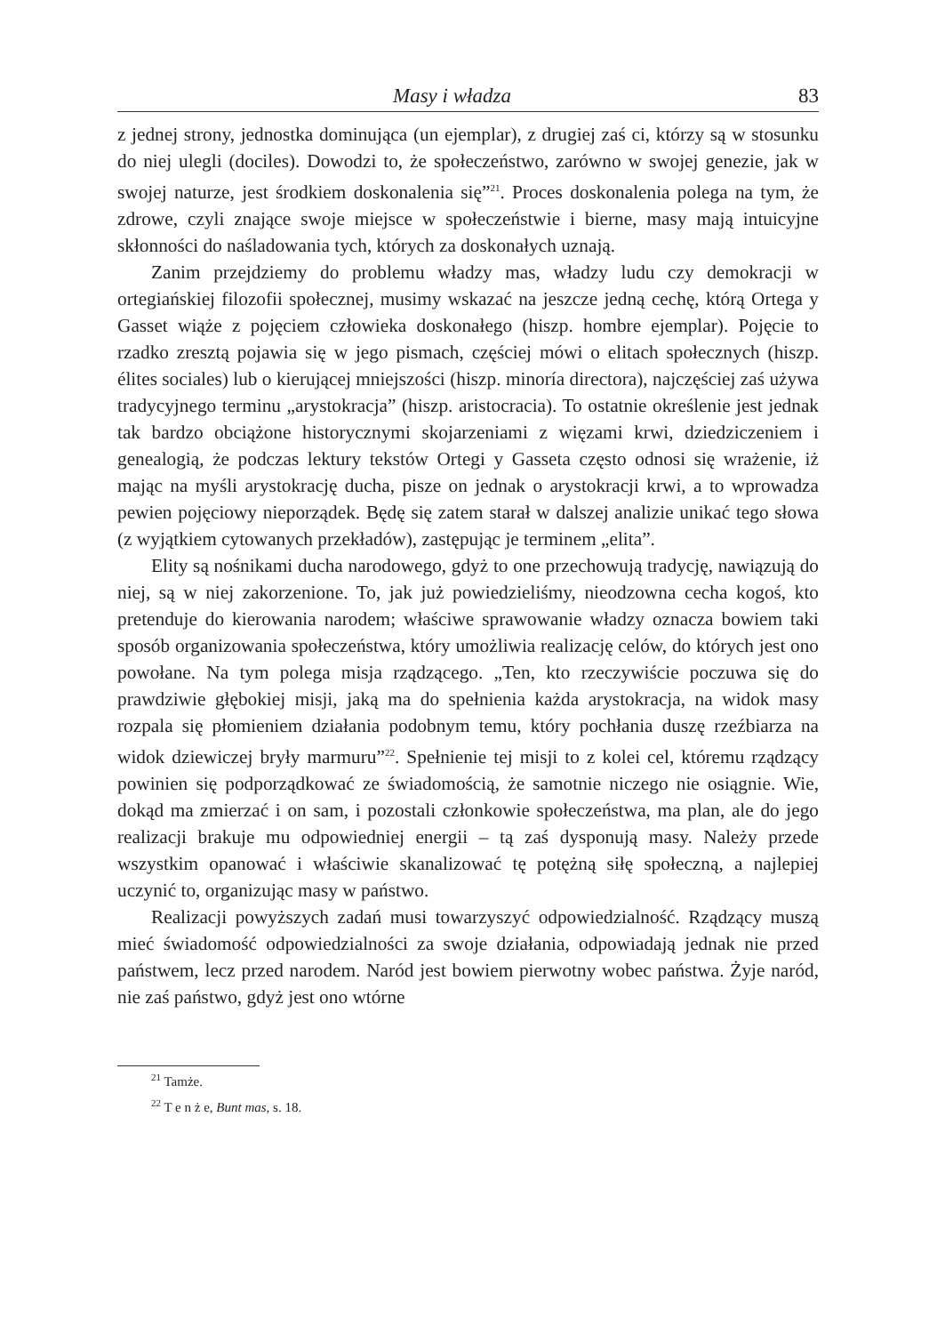Masy i władza 83
z jednej strony, jednostka dominująca (un ejemplar), z drugiej zaś ci, którzy są w stosunku do niej ulegli (dociles). Dowodzi to, że społeczeństwo, zarówno w swojej genezie, jak w swojej naturze, jest środkiem doskonalenia się”<sup>21</sup>. Proces doskonalenia polega na tym, że zdrowe, czyli znające swoje miejsce w społeczeństwie i bierne, masy mają intuicyjne skłonności do naśladowania tych, których za doskonałych uznają.
Zanim przejdziemy do problemu władzy mas, władzy ludu czy demokracji w ortegiańskiej filozofii społecznej, musimy wskazać na jeszcze jedną cechę, którą Ortega y Gasset wiąże z pojęciem człowieka doskonałego (hiszp. hombre ejemplar). Pojęcie to rzadko zresztą pojawia się w jego pismach, częściej mówi o elitach społecznych (hiszp. élites sociales) lub o kierującej mniejszości (hiszp. minoría directora), najczęściej zaś używa tradycyjnego terminu „arystokracja” (hiszp. aristocracia). To ostatnie określenie jest jednak tak bardzo obciążone historycznymi skojarzeniami z więzami krwi, dziedziczeniem i genealogią, że podczas lektury tekstów Ortegi y Gasseta często odnosi się wrażenie, iż mając na myśli arystokrację ducha, pisze on jednak o arystokracji krwi, a to wprowadza pewien pojęciowy nieporządek. Będę się zatem starał w dalszej analizie unikać tego słowa (z wyjątkiem cytowanych przekładów), zastępując je terminem „elita”.
Elity są nośnikami ducha narodowego, gdyż to one przechowują tradycję, nawiązują do niej, są w niej zakorzenione. To, jak już powiedzieliśmy, nieodzowna cecha kogoś, kto pretenduje do kierowania narodem; właściwe sprawowanie władzy oznacza bowiem taki sposób organizowania społeczeństwa, który umożliwia realizację celów, do których jest ono powołane. Na tym polega misja rządzącego. „Ten, kto rzeczywiście poczuwa się do prawdziwie głębokiej misji, jaką ma do spełnienia każda arystokracja, na widok masy rozpala się płomieniem działania podobnym temu, który pochłania duszę rzeźbiarza na widok dziewiczej bryły marmuru”<sup>22</sup>. Spełnienie tej misji to z kolei cel, któremu rządzący powinien się podporządkować ze świadomością, że samotnie niczego nie osiągnie. Wie, dokąd ma zmierzać i on sam, i pozostali członkowie społeczeństwa, ma plan, ale do jego realizacji brakuje mu odpowiedniej energii – tą zaś dysponują masy. Należy przede wszystkim opanować i właściwie skanalizować tę potężną siłę społeczną, a najlepiej uczynić to, organizując masy w państwo.
Realizacji powyższych zadań musi towarzyszyć odpowiedzialność. Rządzący muszą mieć świadomość odpowiedzialności za swoje działania, odpowiadają jednak nie przed państwem, lecz przed narodem. Naród jest bowiem pierwotny wobec państwa. Żyje naród, nie zaś państwo, gdyż jest ono wtórne
<sup>21</sup> Tamże.
<sup>22</sup> T e n ż e, Bunt mas, s. 18.